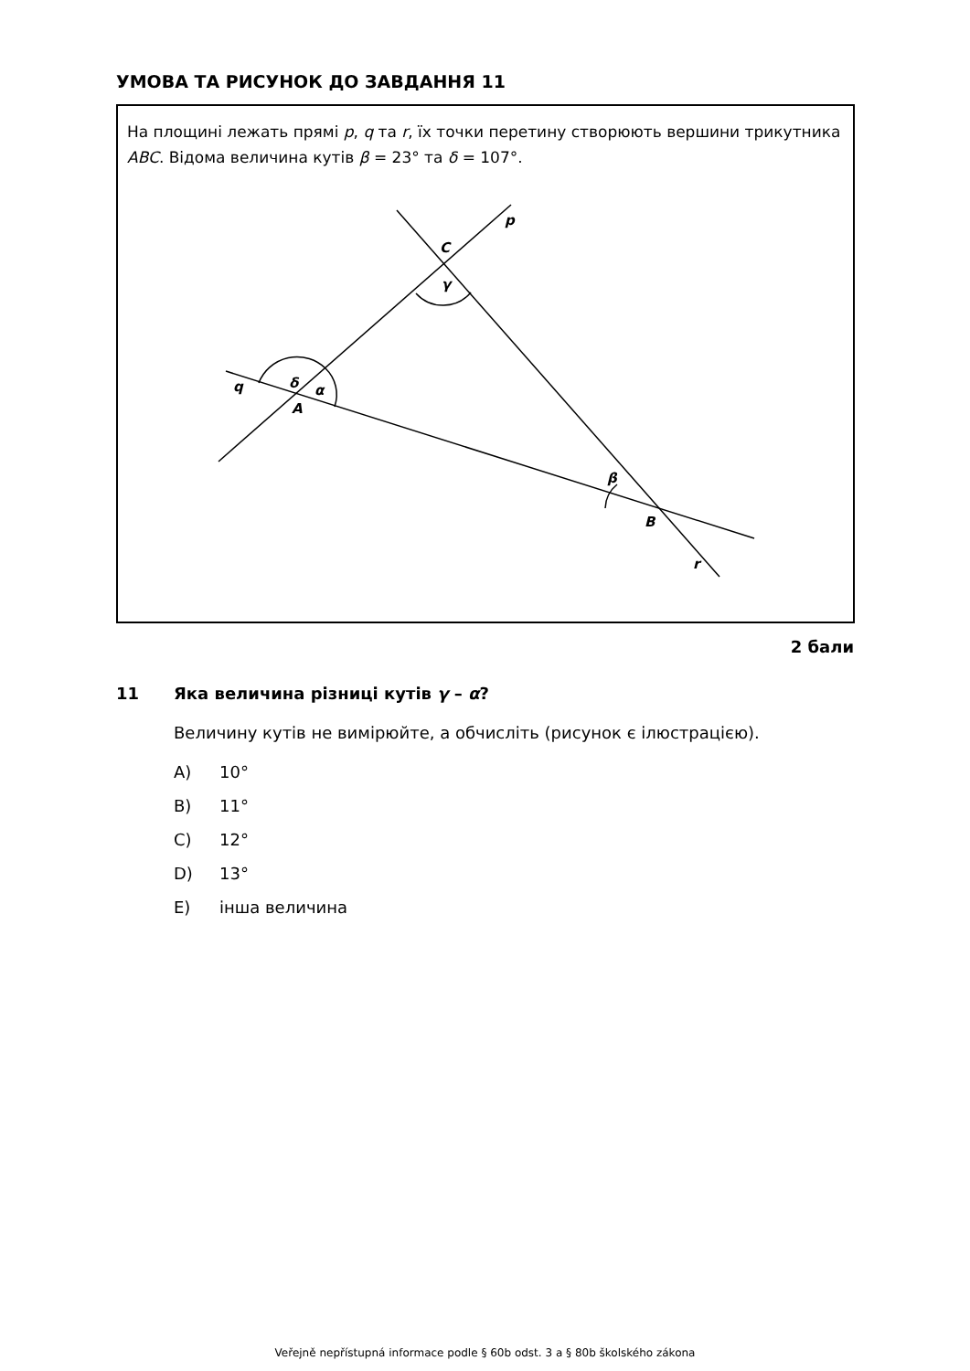УМОВА ТА РИСУНОК ДО ЗАВДАННЯ 11
На площині лежать прямі p, q та r, їх точки перетину створюють вершини трикутника ABC. Відома величина кутів β = 23° та δ = 107°.
p
C
γ
δ
q
α
A
β
B
r
2 бали
11
Яка величина різниці кутів γ – α?
Величину кутів не вимірюйте, а обчисліть (рисунок є ілюстрацією).
A) 10°
B) 11°
C) 12°
D) 13°
E) інша величина
Veřejně nepřístupná informace podle § 60b odst. 3 a § 80b školského zákona